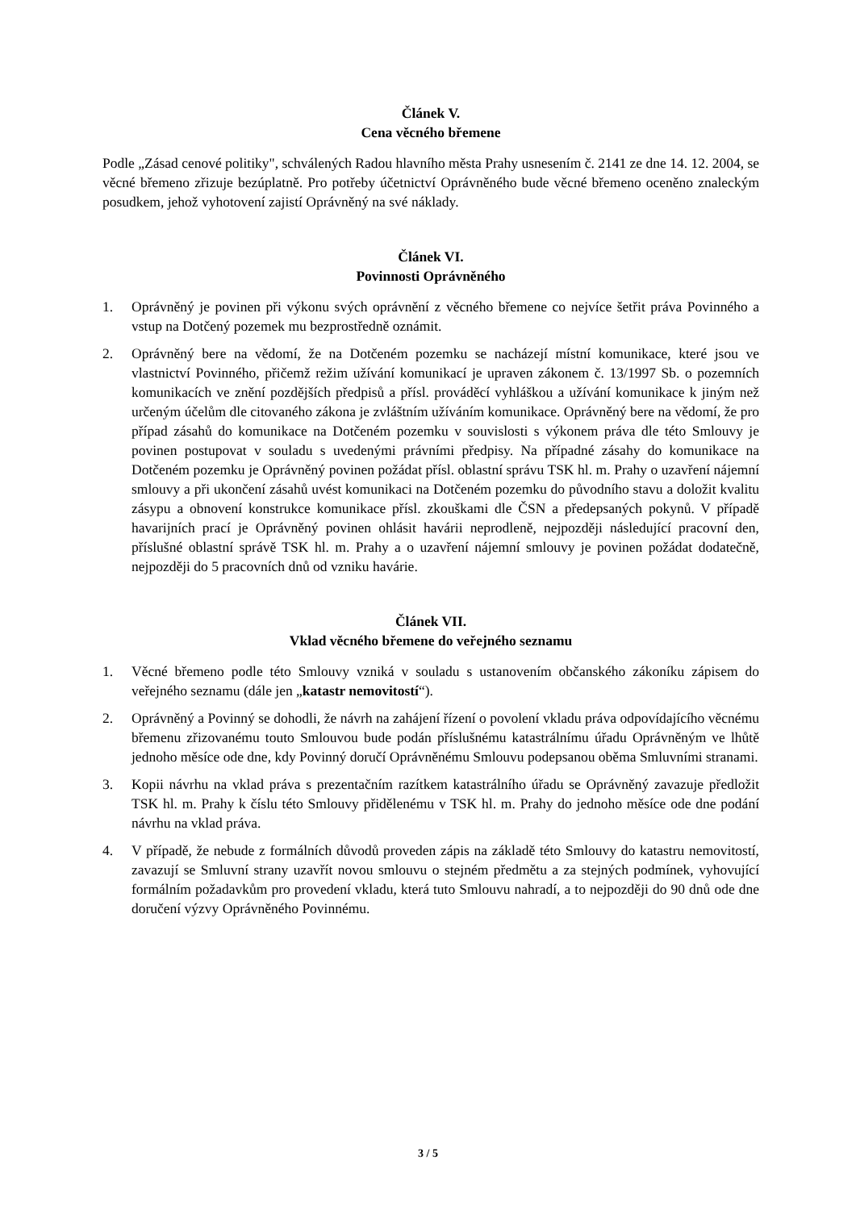Článek V.
Cena věcného břemene
Podle „Zásad cenové politiky", schválených Radou hlavního města Prahy usnesením č. 2141 ze dne 14. 12. 2004, se věcné břemeno zřizuje bezúplatně. Pro potřeby účetnictví Oprávněného bude věcné břemeno oceněno znaleckým posudkem, jehož vyhotovení zajistí Oprávněný na své náklady.
Článek VI.
Povinnosti Oprávněného
1. Oprávněný je povinen při výkonu svých oprávnění z věcného břemene co nejvíce šetřit práva Povinného a vstup na Dotčený pozemek mu bezprostředně oznámit.
2. Oprávněný bere na vědomí, že na Dotčeném pozemku se nacházejí místní komunikace, které jsou ve vlastnictví Povinného, přičemž režim užívání komunikací je upraven zákonem č. 13/1997 Sb. o pozemních komunikacích ve znění pozdějších předpisů a přísl. prováděcí vyhláškou a užívání komunikace k jiným než určeným účelům dle citovaného zákona je zvláštním užíváním komunikace. Oprávněný bere na vědomí, že pro případ zásahů do komunikace na Dotčeném pozemku v souvislosti s výkonem práva dle této Smlouvy je povinen postupovat v souladu s uvedenými právními předpisy. Na případné zásahy do komunikace na Dotčeném pozemku je Oprávněný povinen požádat přísl. oblastní správu TSK hl. m. Prahy o uzavření nájemní smlouvy a při ukončení zásahů uvést komunikaci na Dotčeném pozemku do původního stavu a doložit kvalitu zásypu a obnovení konstrukce komunikace přísl. zkouškami dle ČSN a předepsaných pokynů. V případě havarijních prací je Oprávněný povinen ohlásit havárii neprodleně, nejpozději následující pracovní den, příslušné oblastní správě TSK hl. m. Prahy a o uzavření nájemní smlouvy je povinen požádat dodatečně, nejpozději do 5 pracovních dnů od vzniku havárie.
Článek VII.
Vklad věcného břemene do veřejného seznamu
1. Věcné břemeno podle této Smlouvy vzniká v souladu s ustanovením občanského zákoníku zápisem do veřejného seznamu (dále jen „katastr nemovitostí“).
2. Oprávněný a Povinný se dohodli, že návrh na zahájení řízení o povolení vkladu práva odpovídajícího věcnému břemenu zřizovanému touto Smlouvou bude podán příslušnému katastrálnímu úřadu Oprávněným ve lhůtě jednoho měsíce ode dne, kdy Povinný doručí Oprávněnému Smlouvu podepsanou oběma Smluvními stranami.
3. Kopii návrhu na vklad práva s prezentačním razítkem katastrálního úřadu se Oprávněný zavazuje předložit TSK hl. m. Prahy k číslu této Smlouvy přidělenému v TSK hl. m. Prahy do jednoho měsíce ode dne podání návrhu na vklad práva.
4. V případě, že nebude z formálních důvodů proveden zápis na základě této Smlouvy do katastru nemovitostí, zavazují se Smluvní strany uzavřít novou smlouvu o stejném předmětu a za stejných podmínek, vyhovující formálním požadavkům pro provedení vkladu, která tuto Smlouvu nahradí, a to nejpozději do 90 dnů ode dne doručení výzvy Oprávněného Povinnému.
3 / 5